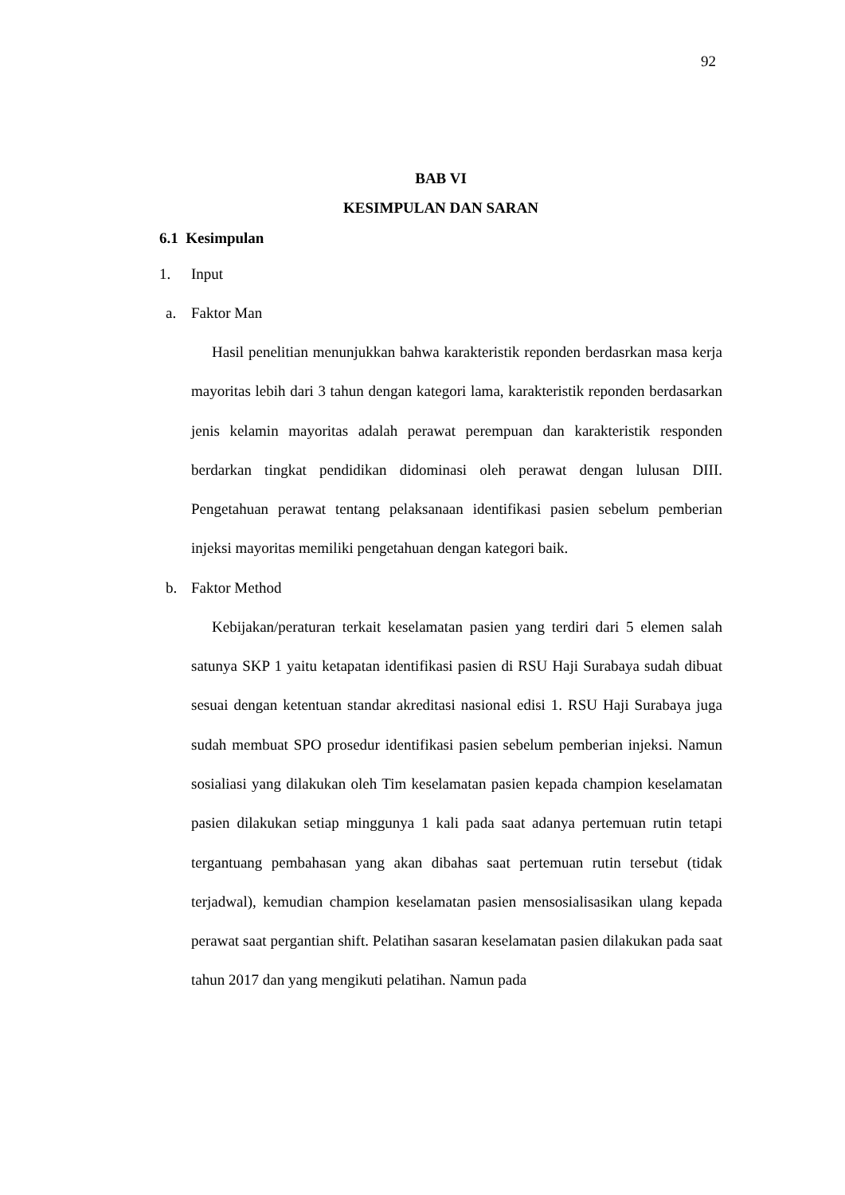92
BAB VI
KESIMPULAN DAN SARAN
6.1 Kesimpulan
1. Input
a. Faktor Man
Hasil penelitian menunjukkan bahwa karakteristik reponden berdasrkan masa kerja mayoritas lebih dari 3 tahun dengan kategori lama, karakteristik reponden berdasarkan jenis kelamin mayoritas adalah perawat perempuan dan karakteristik responden berdarkan tingkat pendidikan didominasi oleh perawat dengan lulusan DIII. Pengetahuan perawat tentang pelaksanaan identifikasi pasien sebelum pemberian injeksi mayoritas memiliki pengetahuan dengan kategori baik.
b. Faktor Method
Kebijakan/peraturan terkait keselamatan pasien yang terdiri dari 5 elemen salah satunya SKP 1 yaitu ketapatan identifikasi pasien di RSU Haji Surabaya sudah dibuat sesuai dengan ketentuan standar akreditasi nasional edisi 1. RSU Haji Surabaya juga sudah membuat SPO prosedur identifikasi pasien sebelum pemberian injeksi. Namun sosialiasi yang dilakukan oleh Tim keselamatan pasien kepada champion keselamatan pasien dilakukan setiap minggunya 1 kali pada saat adanya pertemuan rutin tetapi tergantuang pembahasan yang akan dibahas saat pertemuan rutin tersebut (tidak terjadwal), kemudian champion keselamatan pasien mensosialisasikan ulang kepada perawat saat pergantian shift. Pelatihan sasaran keselamatan pasien dilakukan pada saat tahun 2017 dan yang mengikuti pelatihan. Namun pada